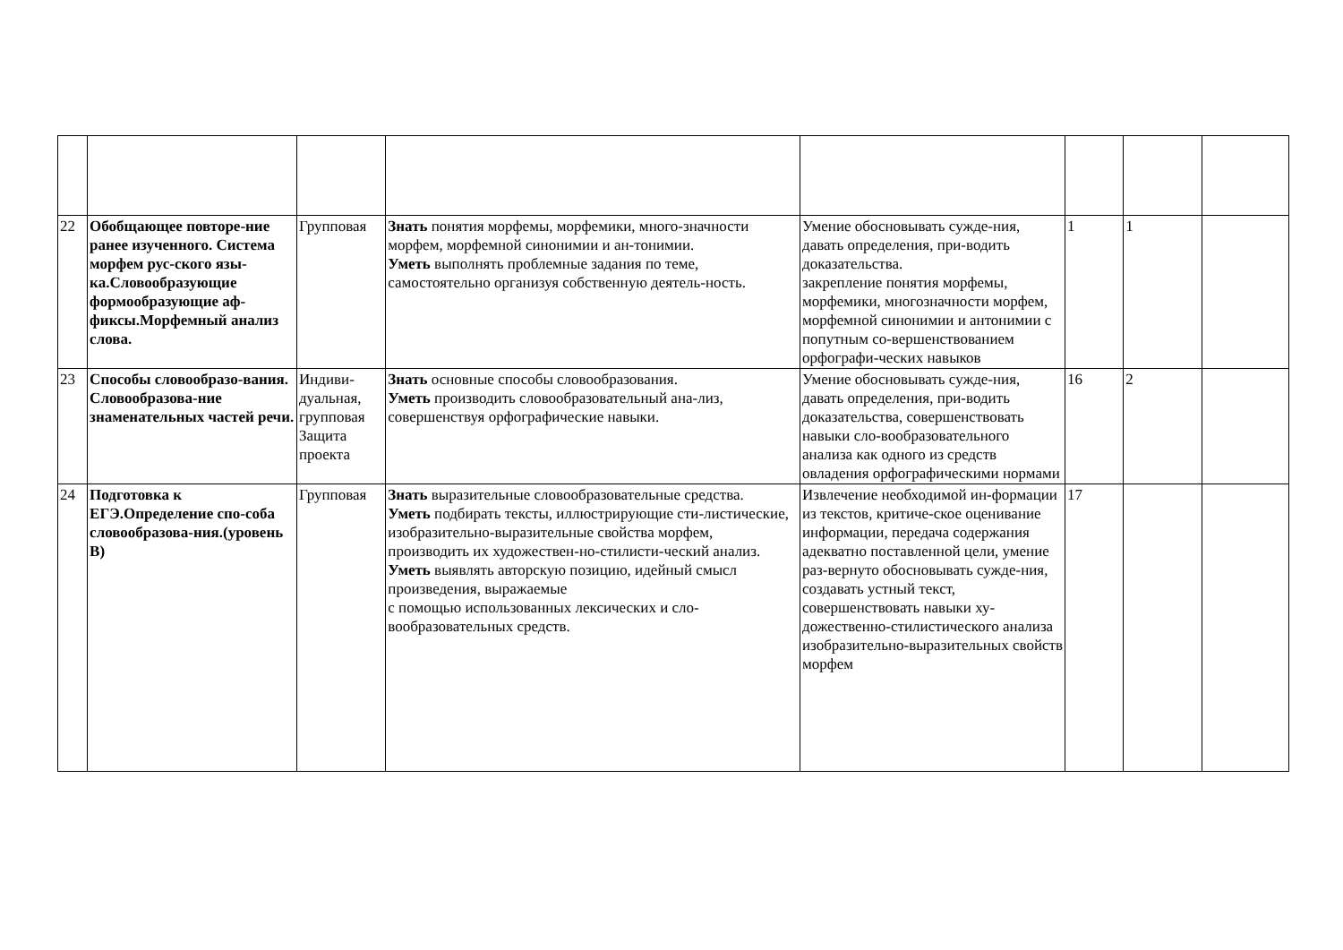| 22 | Обобщающее повторе-ние ранее изученного. Система морфем рус-ского язы-ка.Словообразующие формообразующие аф-фиксы.Морфемный анализ слова. | Групповая | Знать понятия морфемы, морфемики, много-значности морфем, морфемной синонимии и ан-тонимии. Уметь выполнять проблемные задания по теме, самостоятельно организуя собственную деятель-ность. | Умение обосновывать сужде-ния, давать определения, при-водить доказательства. закрепление понятия морфемы, морфемики, многозначности морфем, морфемной синонимии и антонимии с попутным со-вершенствованием орфографи-ческих навыков | 1 | 1 | |
| 23 | Способы словообразо-вания. Словообразова-ние знаменательных частей речи. | Индиви-дуальная, групповая Защита проекта | Знать основные способы словообразования. Уметь производить словообразовательный ана-лиз, совершенствуя орфографические навыки. | Умение обосновывать сужде-ния, давать определения, при-водить доказательства, совершенствовать навыки сло-вообразовательного анализа как одного из средств овладения орфографическими нормами | 16 | 2 | |
| 24 | Подготовка к ЕГЭ.Определение спо-соба словообразова-ния.(уровень В) | Групповая | Знать выразительные словообразовательные средства. Уметь подбирать тексты, иллюстрирующие сти-листические, изобразительно-выразительные свойства морфем, производить их художествен-но-стилисти-ческий анализ. Уметь выявлять авторскую позицию, идейный смысл произведения, выражаемые с помощью использованных лексических и сло-вообразовательных средств. | Извлечение необходимой ин-формации из текстов, критиче-ское оценивание информации, передача содержания адекватно поставленной цели, умение раз-вернуто обосновывать сужде-ния, создавать устный текст, совершенствовать навыки ху-дожественно-стилистического анализа изобразительно-выразительных свойств морфем | 17 | | |